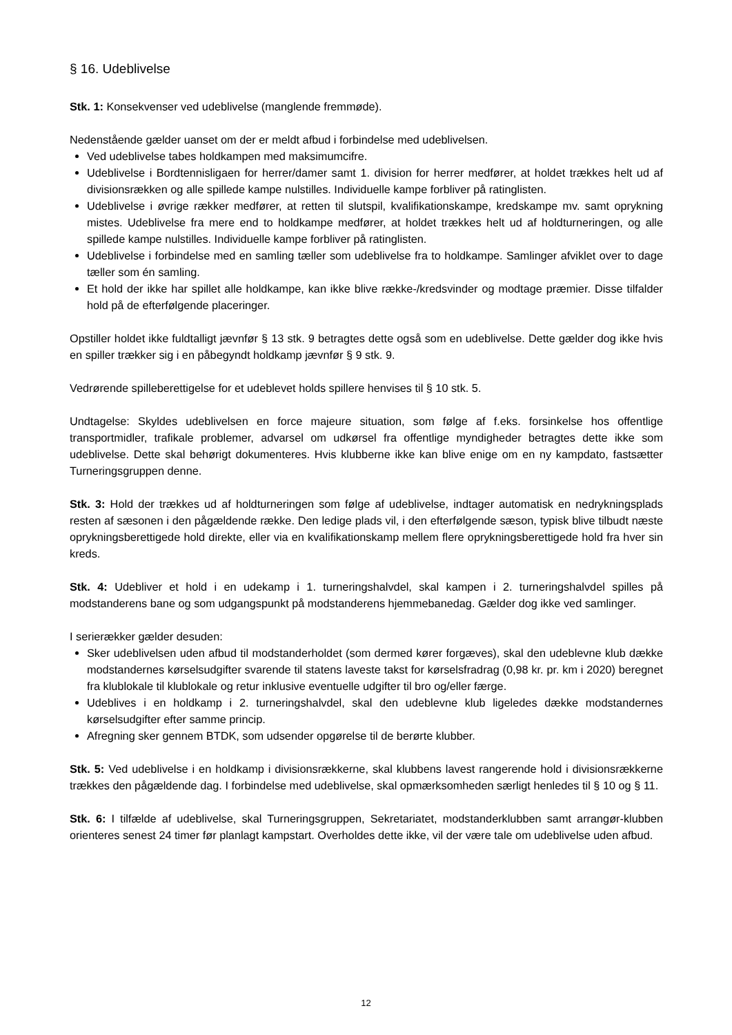§ 16. Udeblivelse
Stk. 1: Konsekvenser ved udeblivelse (manglende fremmøde).
Nedenstående gælder uanset om der er meldt afbud i forbindelse med udeblivelsen.
Ved udeblivelse tabes holdkampen med maksimumcifre.
Udeblivelse i Bordtennisligaen for herrer/damer samt 1. division for herrer medfører, at holdet trækkes helt ud af divisionsrækken og alle spillede kampe nulstilles. Individuelle kampe forbliver på ratinglisten.
Udeblivelse i øvrige rækker medfører, at retten til slutspil, kvalifikationskampe, kredskampe mv. samt oprykning mistes. Udeblivelse fra mere end to holdkampe medfører, at holdet trækkes helt ud af holdturneringen, og alle spillede kampe nulstilles. Individuelle kampe forbliver på ratinglisten.
Udeblivelse i forbindelse med en samling tæller som udeblivelse fra to holdkampe. Samlinger afviklet over to dage tæller som én samling.
Et hold der ikke har spillet alle holdkampe, kan ikke blive række-/kredsvinder og modtage præmier. Disse tilfalder hold på de efterfølgende placeringer.
Opstiller holdet ikke fuldtalligt jævnfør § 13 stk. 9 betragtes dette også som en udeblivelse. Dette gælder dog ikke hvis en spiller trækker sig i en påbegyndt holdkamp jævnfør § 9 stk. 9.
Vedrørende spilleberettigelse for et udeblevet holds spillere henvises til § 10 stk. 5.
Undtagelse: Skyldes udeblivelsen en force majeure situation, som følge af f.eks. forsinkelse hos offentlige transportmidler, trafikale problemer, advarsel om udkørsel fra offentlige myndigheder betragtes dette ikke som udeblivelse. Dette skal behørigt dokumenteres. Hvis klubberne ikke kan blive enige om en ny kampdato, fastsætter Turneringsgruppen denne.
Stk. 3: Hold der trækkes ud af holdturneringen som følge af udeblivelse, indtager automatisk en nedrykningsplads resten af sæsonen i den pågældende række. Den ledige plads vil, i den efterfølgende sæson, typisk blive tilbudt næste oprykningsberettigede hold direkte, eller via en kvalifikationskamp mellem flere oprykningsberettigede hold fra hver sin kreds.
Stk. 4: Udebliver et hold i en udekamp i 1. turneringshalvdel, skal kampen i 2. turneringshalvdel spilles på modstanderens bane og som udgangspunkt på modstanderens hjemmebanedag. Gælder dog ikke ved samlinger.
I serierækker gælder desuden:
Sker udeblivelsen uden afbud til modstanderholdet (som dermed kører forgæves), skal den udeblevne klub dække modstandernes kørselsudgifter svarende til statens laveste takst for kørselsfradrag (0,98 kr. pr. km i 2020) beregnet fra klublokale til klublokale og retur inklusive eventuelle udgifter til bro og/eller færge.
Udeblives i en holdkamp i 2. turneringshalvdel, skal den udeblevne klub ligeledes dække modstandernes kørselsudgifter efter samme princip.
Afregning sker gennem BTDK, som udsender opgørelse til de berørte klubber.
Stk. 5: Ved udeblivelse i en holdkamp i divisionsrækkerne, skal klubbens lavest rangerende hold i divisionsrækkerne trækkes den pågældende dag. I forbindelse med udeblivelse, skal opmærksomheden særligt henledes til § 10 og § 11.
Stk. 6: I tilfælde af udeblivelse, skal Turneringsgruppen, Sekretariatet, modstanderklubben samt arrangør-klubben orienteres senest 24 timer før planlagt kampstart. Overholdes dette ikke, vil der være tale om udeblivelse uden afbud.
12